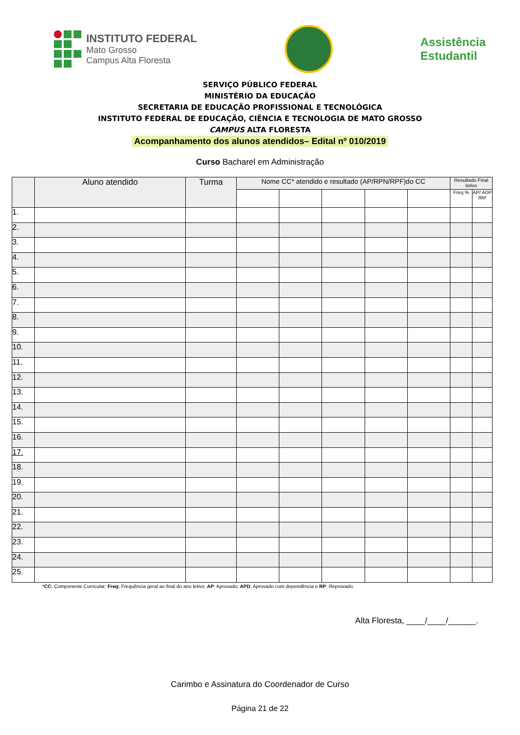INSTITUTO FEDERAL
Mato Grosso
Campus Alta Floresta
Assistência
Estudantil
SERVIÇO PÚBLICO FEDERAL
MINISTÉRIO DA EDUCAÇÃO
SECRETARIA DE EDUCAÇÃO PROFISSIONAL E TECNOLÓGICA
INSTITUTO FEDERAL DE EDUCAÇÃO, CIÊNCIA E TECNOLOGIA DE MATO GROSSO
CAMPUS ALTA FLORESTA
Acompanhamento dos alunos atendidos– Edital nº 010/2019
Curso Bacharel em Administração
| | Aluno atendido | Turma | Nome CC* atendido e resultado (AP/RPN/RPF)do CC | | | | | Resultado Final letivo | |
| --- | --- | --- | --- | --- | --- | --- | --- | --- | --- |
| | | | | | | | | Freq % | AP/ ADP /RP |
| 1. | | | | | | | | | |
| 2. | | | | | | | | | |
| 3. | | | | | | | | | |
| 4. | | | | | | | | | |
| 5. | | | | | | | | | |
| 6. | | | | | | | | | |
| 7. | | | | | | | | | |
| 8. | | | | | | | | | |
| 9. | | | | | | | | | |
| 10. | | | | | | | | | |
| 11. | | | | | | | | | |
| 12. | | | | | | | | | |
| 13. | | | | | | | | | |
| 14. | | | | | | | | | |
| 15. | | | | | | | | | |
| 16. | | | | | | | | | |
| 17. | | | | | | | | | |
| 18. | | | | | | | | | |
| 19. | | | | | | | | | |
| 20. | | | | | | | | | |
| 21. | | | | | | | | | |
| 22. | | | | | | | | | |
| 23. | | | | | | | | | |
| 24. | | | | | | | | | |
| 25. | | | | | | | | | |
*CC: Componente Curricular; Freq: Frequência geral ao final do ano letivo; AP: Aprovado; APD: Aprovado com dependência e RP: Reprovado.
Alta Floresta, ____/____/______.
Carimbo e Assinatura do Coordenador de Curso
Página 21 de 22